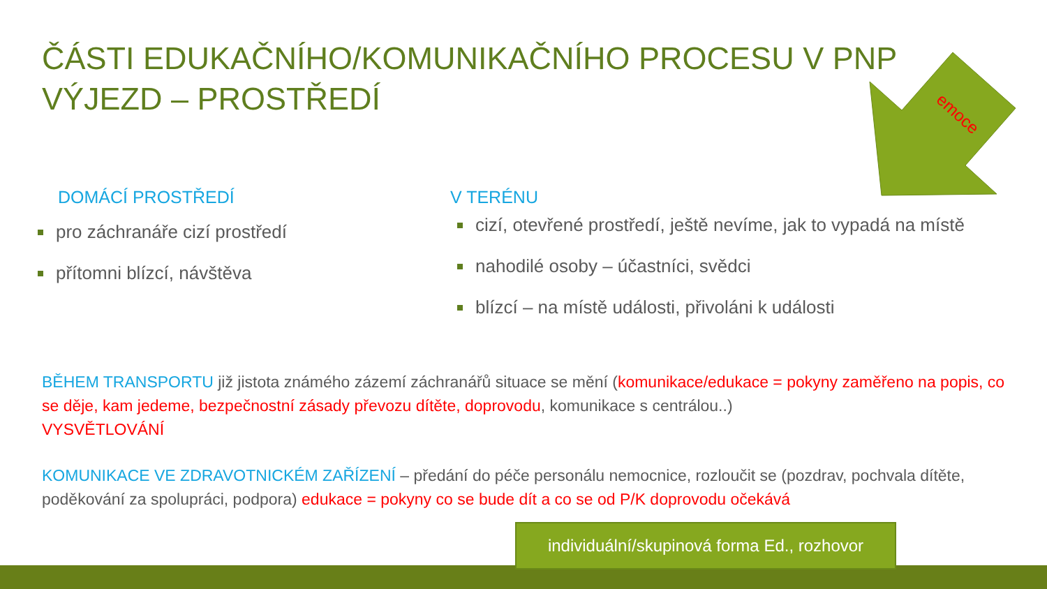emoce
ČÁSTI EDUKAČNÍHO/KOMUNIKAČNÍHO PROCESU V PNP
VÝJEZD – PROSTŘEDÍ
DOMÁCÍ PROSTŘEDÍ
pro záchranáře cizí prostředí
přítomni blízcí, návštěva
V TERÉNU
cizí, otevřené prostředí, ještě nevíme, jak to vypadá na místě
nahodilé osoby – účastníci, svědci
blízcí – na místě události, přivoláni k události
BĚHEM TRANSPORTU již jistota známého zázemí záchranářů situace se mění (komunikace/edukace = pokyny zaměřeno na popis, co se děje, kam jedeme, bezpečnostní zásady převozu dítěte, doprovodu, komunikace s centrálou..)
VYSVĚTLOVÁNÍ
KOMUNIKACE VE ZDRAVOTNICKÉM ZAŘÍZENÍ – předání do péče personálu nemocnice, rozloučit se (pozdrav, pochvala dítěte, poděkování za spolupráci, podpora) edukace = pokyny co se bude dít a co se od P/K doprovodu očekává
individuální/skupinová forma Ed., rozhovor